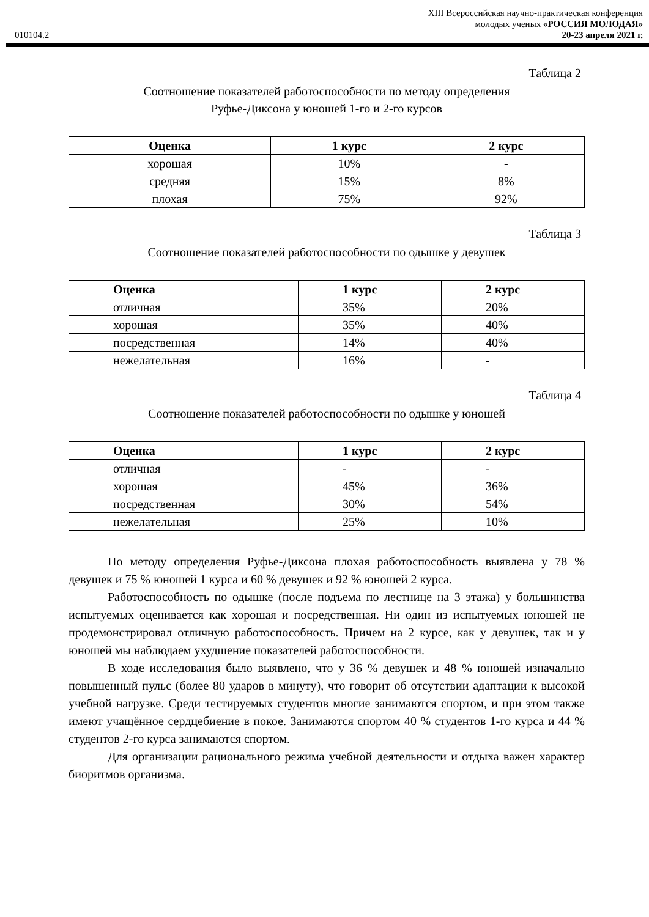XIII Всероссийская научно-практическая конференция
молодых ученых «РОССИЯ МОЛОДАЯ»
010104.2 20-23 апреля 2021 г.
Таблица 2
Соотношение показателей работоспособности по методу определения
Руфье-Диксона у юношей 1-го и 2-го курсов
| Оценка | 1 курс | 2 курс |
| --- | --- | --- |
| хорошая | 10% | - |
| средняя | 15% | 8% |
| плохая | 75% | 92% |
Таблица 3
Соотношение показателей работоспособности по одышке у девушек
| Оценка | 1 курс | 2 курс |
| --- | --- | --- |
| отличная | 35% | 20% |
| хорошая | 35% | 40% |
| посредственная | 14% | 40% |
| нежелательная | 16% | - |
Таблица 4
Соотношение показателей работоспособности по одышке у юношей
| Оценка | 1 курс | 2 курс |
| --- | --- | --- |
| отличная | - | - |
| хорошая | 45% | 36% |
| посредственная | 30% | 54% |
| нежелательная | 25% | 10% |
По методу определения Руфье-Диксона плохая работоспособность выявлена у 78 % девушек и 75 % юношей 1 курса и 60 % девушек и 92 % юношей 2 курса.
Работоспособность по одышке (после подъема по лестнице на 3 этажа) у большинства испытуемых оценивается как хорошая и посредственная. Ни один из испытуемых юношей не продемонстрировал отличную работоспособность. Причем на 2 курсе, как у девушек, так и у юношей мы наблюдаем ухудшение показателей работоспособности.
В ходе исследования было выявлено, что у 36 % девушек и 48 % юношей изначально повышенный пульс (более 80 ударов в минуту), что говорит об отсутствии адаптации к высокой учебной нагрузке. Среди тестируемых студентов многие занимаются спортом, и при этом также имеют учащённое сердцебиение в покое. Занимаются спортом 40 % студентов 1-го курса и 44 % студентов 2-го курса занимаются спортом.
Для организации рационального режима учебной деятельности и отдыха важен характер биоритмов организма.